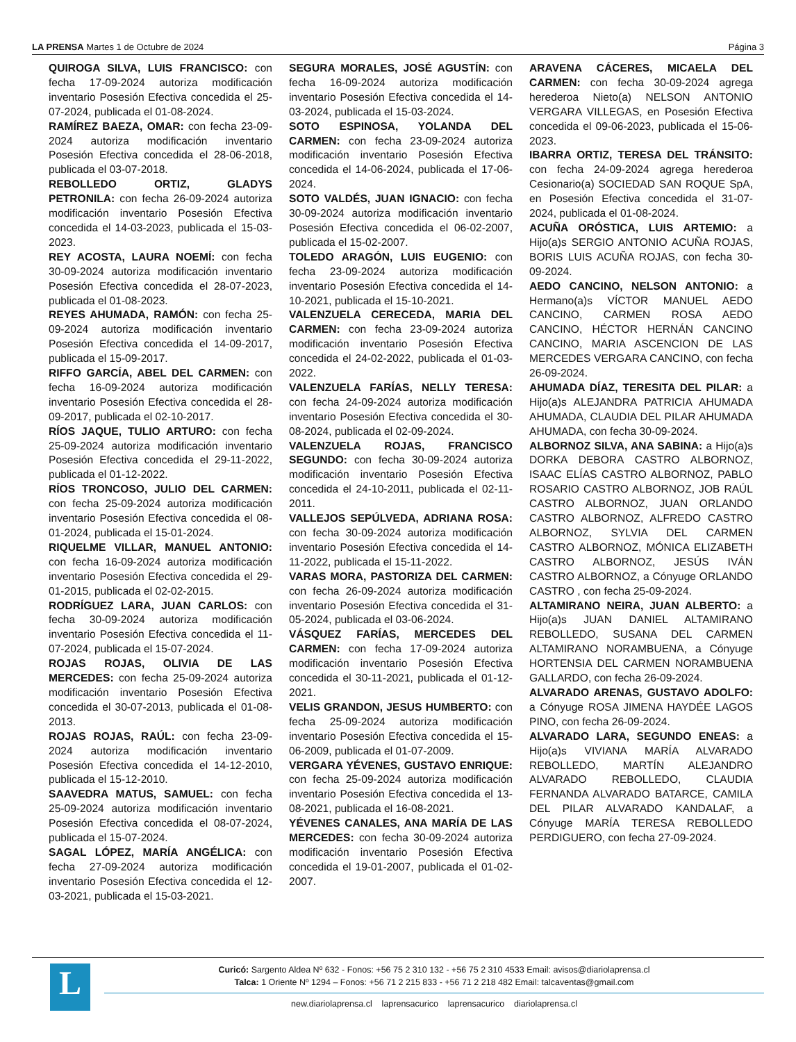LA PRENSA Martes 1 de Octubre de 2024 Página 3
QUIROGA SILVA, LUIS FRANCISCO: con fecha 17-09-2024 autoriza modificación inventario Posesión Efectiva concedida el 25-07-2024, publicada el 01-08-2024.
RAMÍREZ BAEZA, OMAR: con fecha 23-09-2024 autoriza modificación inventario Posesión Efectiva concedida el 28-06-2018, publicada el 03-07-2018.
REBOLLEDO ORTIZ, GLADYS PETRONILA: con fecha 26-09-2024 autoriza modificación inventario Posesión Efectiva concedida el 14-03-2023, publicada el 15-03-2023.
REY ACOSTA, LAURA NOEMÍ: con fecha 30-09-2024 autoriza modificación inventario Posesión Efectiva concedida el 28-07-2023, publicada el 01-08-2023.
REYES AHUMADA, RAMÓN: con fecha 25-09-2024 autoriza modificación inventario Posesión Efectiva concedida el 14-09-2017, publicada el 15-09-2017.
RIFFO GARCÍA, ABEL DEL CARMEN: con fecha 16-09-2024 autoriza modificación inventario Posesión Efectiva concedida el 28-09-2017, publicada el 02-10-2017.
RÍOS JAQUE, TULIO ARTURO: con fecha 25-09-2024 autoriza modificación inventario Posesión Efectiva concedida el 29-11-2022, publicada el 01-12-2022.
RÍOS TRONCOSO, JULIO DEL CARMEN: con fecha 25-09-2024 autoriza modificación inventario Posesión Efectiva concedida el 08-01-2024, publicada el 15-01-2024.
RIQUELME VILLAR, MANUEL ANTONIO: con fecha 16-09-2024 autoriza modificación inventario Posesión Efectiva concedida el 29-01-2015, publicada el 02-02-2015.
RODRÍGUEZ LARA, JUAN CARLOS: con fecha 30-09-2024 autoriza modificación inventario Posesión Efectiva concedida el 11-07-2024, publicada el 15-07-2024.
ROJAS ROJAS, OLIVIA DE LAS MERCEDES: con fecha 25-09-2024 autoriza modificación inventario Posesión Efectiva concedida el 30-07-2013, publicada el 01-08-2013.
ROJAS ROJAS, RAÚL: con fecha 23-09-2024 autoriza modificación inventario Posesión Efectiva concedida el 14-12-2010, publicada el 15-12-2010.
SAAVEDRA MATUS, SAMUEL: con fecha 25-09-2024 autoriza modificación inventario Posesión Efectiva concedida el 08-07-2024, publicada el 15-07-2024.
SAGAL LÓPEZ, MARÍA ANGÉLICA: con fecha 27-09-2024 autoriza modificación inventario Posesión Efectiva concedida el 12-03-2021, publicada el 15-03-2021.
SEGURA MORALES, JOSÉ AGUSTÍN: con fecha 16-09-2024 autoriza modificación inventario Posesión Efectiva concedida el 14-03-2024, publicada el 15-03-2024.
SOTO ESPINOSA, YOLANDA DEL CARMEN: con fecha 23-09-2024 autoriza modificación inventario Posesión Efectiva concedida el 14-06-2024, publicada el 17-06-2024.
SOTO VALDÉS, JUAN IGNACIO: con fecha 30-09-2024 autoriza modificación inventario Posesión Efectiva concedida el 06-02-2007, publicada el 15-02-2007.
TOLEDO ARAGÓN, LUIS EUGENIO: con fecha 23-09-2024 autoriza modificación inventario Posesión Efectiva concedida el 14-10-2021, publicada el 15-10-2021.
VALENZUELA CERECEDA, MARIA DEL CARMEN: con fecha 23-09-2024 autoriza modificación inventario Posesión Efectiva concedida el 24-02-2022, publicada el 01-03-2022.
VALENZUELA FARÍAS, NELLY TERESA: con fecha 24-09-2024 autoriza modificación inventario Posesión Efectiva concedida el 30-08-2024, publicada el 02-09-2024.
VALENZUELA ROJAS, FRANCISCO SEGUNDO: con fecha 30-09-2024 autoriza modificación inventario Posesión Efectiva concedida el 24-10-2011, publicada el 02-11-2011.
VALLEJOS SEPÚLVEDA, ADRIANA ROSA: con fecha 30-09-2024 autoriza modificación inventario Posesión Efectiva concedida el 14-11-2022, publicada el 15-11-2022.
VARAS MORA, PASTORIZA DEL CARMEN: con fecha 26-09-2024 autoriza modificación inventario Posesión Efectiva concedida el 31-05-2024, publicada el 03-06-2024.
VÁSQUEZ FARÍAS, MERCEDES DEL CARMEN: con fecha 17-09-2024 autoriza modificación inventario Posesión Efectiva concedida el 30-11-2021, publicada el 01-12-2021.
VELIS GRANDON, JESUS HUMBERTO: con fecha 25-09-2024 autoriza modificación inventario Posesión Efectiva concedida el 15-06-2009, publicada el 01-07-2009.
VERGARA YÉVENES, GUSTAVO ENRIQUE: con fecha 25-09-2024 autoriza modificación inventario Posesión Efectiva concedida el 13-08-2021, publicada el 16-08-2021.
YÉVENES CANALES, ANA MARÍA DE LAS MERCEDES: con fecha 30-09-2024 autoriza modificación inventario Posesión Efectiva concedida el 19-01-2007, publicada el 01-02-2007.
ARAVENA CÁCERES, MICAELA DEL CARMEN: con fecha 30-09-2024 agrega herederoa Nieto(a) NELSON ANTONIO VERGARA VILLEGAS, en Posesión Efectiva concedida el 09-06-2023, publicada el 15-06-2023.
IBARRA ORTIZ, TERESA DEL TRÁNSITO: con fecha 24-09-2024 agrega herederoa Cesionario(a) SOCIEDAD SAN ROQUE SpA, en Posesión Efectiva concedida el 31-07-2024, publicada el 01-08-2024.
ACUÑA ORÓSTICA, LUIS ARTEMIO: a Hijo(a)s SERGIO ANTONIO ACUÑA ROJAS, BORIS LUIS ACUÑA ROJAS, con fecha 30-09-2024.
AEDO CANCINO, NELSON ANTONIO: a Hermano(a)s VÍCTOR MANUEL AEDO CANCINO, CARMEN ROSA AEDO CANCINO, HÉCTOR HERNÁN CANCINO CANCINO, MARIA ASCENCION DE LAS MERCEDES VERGARA CANCINO, con fecha 26-09-2024.
AHUMADA DÍAZ, TERESITA DEL PILAR: a Hijo(a)s ALEJANDRA PATRICIA AHUMADA AHUMADA, CLAUDIA DEL PILAR AHUMADA AHUMADA, con fecha 30-09-2024.
ALBORNOZ SILVA, ANA SABINA: a Hijo(a)s DORKA DEBORA CASTRO ALBORNOZ, ISAAC ELÍAS CASTRO ALBORNOZ, PABLO ROSARIO CASTRO ALBORNOZ, JOB RAÚL CASTRO ALBORNOZ, JUAN ORLANDO CASTRO ALBORNOZ, ALFREDO CASTRO ALBORNOZ, SYLVIA DEL CARMEN CASTRO ALBORNOZ, MÓNICA ELIZABETH CASTRO ALBORNOZ, JESÚS IVÁN CASTRO ALBORNOZ, a Cónyuge ORLANDO CASTRO , con fecha 25-09-2024.
ALTAMIRANO NEIRA, JUAN ALBERTO: a Hijo(a)s JUAN DANIEL ALTAMIRANO REBOLLEDO, SUSANA DEL CARMEN ALTAMIRANO NORAMBUENA, a Cónyuge HORTENSIA DEL CARMEN NORAMBUENA GALLARDO, con fecha 26-09-2024.
ALVARADO ARENAS, GUSTAVO ADOLFO: a Cónyuge ROSA JIMENA HAYDÉE LAGOS PINO, con fecha 26-09-2024.
ALVARADO LARA, SEGUNDO ENEAS: a Hijo(a)s VIVIANA MARÍA ALVARADO REBOLLEDO, MARTÍN ALEJANDRO ALVARADO REBOLLEDO, CLAUDIA FERNANDA ALVARADO BATARCE, CAMILA DEL PILAR ALVARADO KANDALAF, a Cónyuge MARÍA TERESA REBOLLEDO PERDIGUERO, con fecha 27-09-2024.
L
Curicó: Sargento Aldea Nº 632 - Fonos: +56 75 2 310 132 - +56 75 2 310 4533 Email: avisos@diariolaprensa.cl
Talca: 1 Oriente Nº 1294 – Fonos: +56 71 2 215 833 - +56 71 2 218 482 Email: talcaventas@gmail.com
new.diariolaprensa.cl laprensacurico laprensacurico diariolaprensa.cl